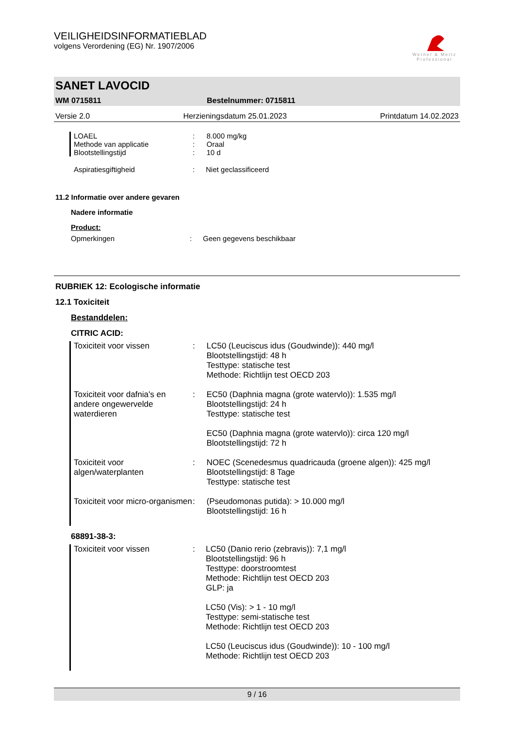VEILIGHEIDSINFORMATIEBLAD
volgens Verordening (EG) Nr. 1907/2006
Werner & Mertz
Professional
SANET LAVOCID
WM 0715811 Bestelnummer: 0715811
Versie 2.0 Herzieningsdatum 25.01.2023 Printdatum 14.02.2023
| LOAEL | : | 8.000 mg/kg |
| Methode van applicatie | : | Oraal |
| Blootstellingstijd | : | 10 d |
| Aspiratiesgiftigheid | : | Niet geclassificeerd |
11.2 Informatie over andere gevaren
Nadere informatie
Product:
| Opmerkingen | : | Geen gegevens beschikbaar |
RUBRIEK 12: Ecologische informatie
12.1 Toxiciteit
Bestanddelen:
CITRIC ACID:
| Toxiciteit voor vissen | : | LC50 (Leuciscus idus (Goudwinde)): 440 mg/l Blootstellingstijd: 48 h Testtype: statische test Methode: Richtlijn test OECD 203 |
| Toxiciteit voor dafnia's en andere ongewervelde waterdieren | : | EC50 (Daphnia magna (grote watervlo)): 1.535 mg/l Blootstellingstijd: 24 h Testtype: statische test EC50 (Daphnia magna (grote watervlo)): circa 120 mg/l Blootstellingstijd: 72 h |
| Toxiciteit voor algen/waterplanten | : | NOEC (Scenedesmus quadricauda (groene algen)): 425 mg/l Blootstellingstijd: 8 Tage Testtype: statische test |
| Toxiciteit voor micro-organismen | : | (Pseudomonas putida): > 10.000 mg/l Blootstellingstijd: 16 h |
68891-38-3:
| Toxiciteit voor vissen | : | LC50 (Danio rerio (zebravis)): 7,1 mg/l Blootstellingstijd: 96 h Testtype: doorstroomtest Methode: Richtlijn test OECD 203 GLP: ja LC50 (Vis): > 1 - 10 mg/l Testtype: semi-statische test Methode: Richtlijn test OECD 203 LC50 (Leuciscus idus (Goudwinde)): 10 - 100 mg/l Methode: Richtlijn test OECD 203 |
9 / 16